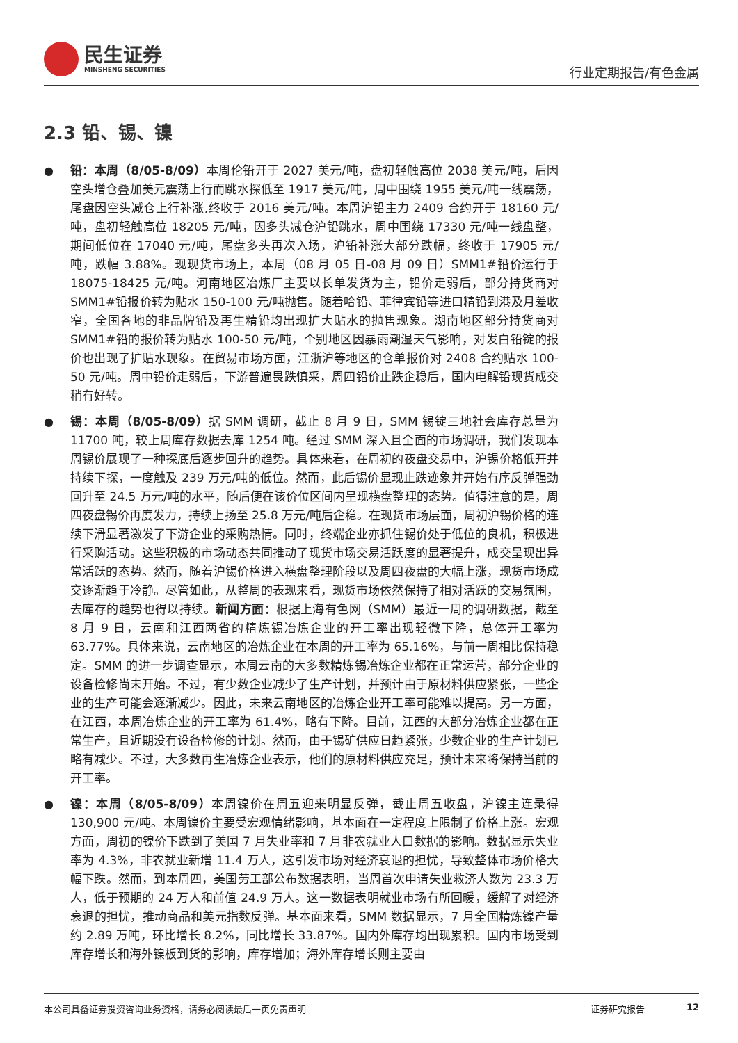民生证券
MINSHENG SECURITIES
行业定期报告/有色金属
2.3 铅、锡、镍
● 铅：本周（8/05-8/09）本周伦铅开于 2027 美元/吨，盘初轻触高位 2038 美元/吨，后因空头增仓叠加美元震荡上行而跳水探低至 1917 美元/吨，周中围绕 1955 美元/吨一线震荡，尾盘因空头减仓上行补涨,终收于 2016 美元/吨。本周沪铅主力 2409 合约开于 18160 元/吨，盘初轻触高位 18205 元/吨，因多头减仓沪铅跳水，周中围绕 17330 元/吨一线盘整，期间低位在 17040 元/吨，尾盘多头再次入场，沪铅补涨大部分跌幅，终收于 17905 元/吨，跌幅 3.88%。现现货市场上，本周（08 月 05 日-08 月 09 日）SMM1#铅价运行于 18075-18425 元/吨。河南地区冶炼厂主要以长单发货为主，铅价走弱后，部分持货商对 SMM1#铅报价转为贴水 150-100 元/吨抛售。随着哈铅、菲律宾铅等进口精铅到港及月差收窄，全国各地的非品牌铅及再生精铅均出现扩大贴水的抛售现象。湖南地区部分持货商对 SMM1#铅的报价转为贴水 100-50 元/吨，个别地区因暴雨潮湿天气影响，对发白铅锭的报价也出现了扩贴水现象。在贸易市场方面，江浙沪等地区的仓单报价对 2408 合约贴水 100-50 元/吨。周中铅价走弱后，下游普遍畏跌慎采，周四铅价止跌企稳后，国内电解铅现货成交稍有好转。
● 锡：本周（8/05-8/09）据 SMM 调研，截止 8 月 9 日，SMM 锡锭三地社会库存总量为 11700 吨，较上周库存数据去库 1254 吨。经过 SMM 深入且全面的市场调研，我们发现本周锡价展现了一种探底后逐步回升的趋势。具体来看，在周初的夜盘交易中，沪锡价格低开并持续下探，一度触及 239 万元/吨的低位。然而，此后锡价显现止跌迹象并开始有序反弹强劲回升至 24.5 万元/吨的水平，随后便在该价位区间内呈现横盘整理的态势。值得注意的是，周四夜盘锡价再度发力，持续上扬至 25.8 万元/吨后企稳。在现货市场层面，周初沪锡价格的连续下滑显著激发了下游企业的采购热情。同时，终端企业亦抓住锡价处于低位的良机，积极进行采购活动。这些积极的市场动态共同推动了现货市场交易活跃度的显著提升，成交呈现出异常活跃的态势。然而，随着沪锡价格进入横盘整理阶段以及周四夜盘的大幅上涨，现货市场成交逐渐趋于冷静。尽管如此，从整周的表现来看，现货市场依然保持了相对活跃的交易氛围，去库存的趋势也得以持续。新闻方面：根据上海有色网（SMM）最近一周的调研数据，截至 8 月 9 日，云南和江西两省的精炼锡冶炼企业的开工率出现轻微下降，总体开工率为 63.77%。具体来说，云南地区的冶炼企业在本周的开工率为 65.16%，与前一周相比保持稳定。SMM 的进一步调查显示，本周云南的大多数精炼锡冶炼企业都在正常运营，部分企业的设备检修尚未开始。不过，有少数企业减少了生产计划，并预计由于原材料供应紧张，一些企业的生产可能会逐渐减少。因此，未来云南地区的冶炼企业开工率可能难以提高。另一方面，在江西，本周冶炼企业的开工率为 61.4%，略有下降。目前，江西的大部分冶炼企业都在正常生产，且近期没有设备检修的计划。然而，由于锡矿供应日趋紧张，少数企业的生产计划已略有减少。不过，大多数再生冶炼企业表示，他们的原材料供应充足，预计未来将保持当前的开工率。
● 镍：本周（8/05-8/09）本周镍价在周五迎来明显反弹，截止周五收盘，沪镍主连录得 130,900 元/吨。本周镍价主要受宏观情绪影响，基本面在一定程度上限制了价格上涨。宏观方面，周初的镍价下跌到了美国 7 月失业率和 7 月非农就业人口数据的影响。数据显示失业率为 4.3%，非农就业新增 11.4 万人，这引发市场对经济衰退的担忧，导致整体市场价格大幅下跌。然而，到本周四，美国劳工部公布数据表明，当周首次申请失业救济人数为 23.3 万人，低于预期的 24 万人和前值 24.9 万人。这一数据表明就业市场有所回暖，缓解了对经济衰退的担忧，推动商品和美元指数反弹。基本面来看，SMM 数据显示，7 月全国精炼镍产量约 2.89 万吨，环比增长 8.2%，同比增长 33.87%。国内外库存均出现累积。国内市场受到库存增长和海外镍板到货的影响，库存增加；海外库存增长则主要由
本公司具备证券投资咨询业务资格，请务必阅读最后一页免责声明 证券研究报告 12